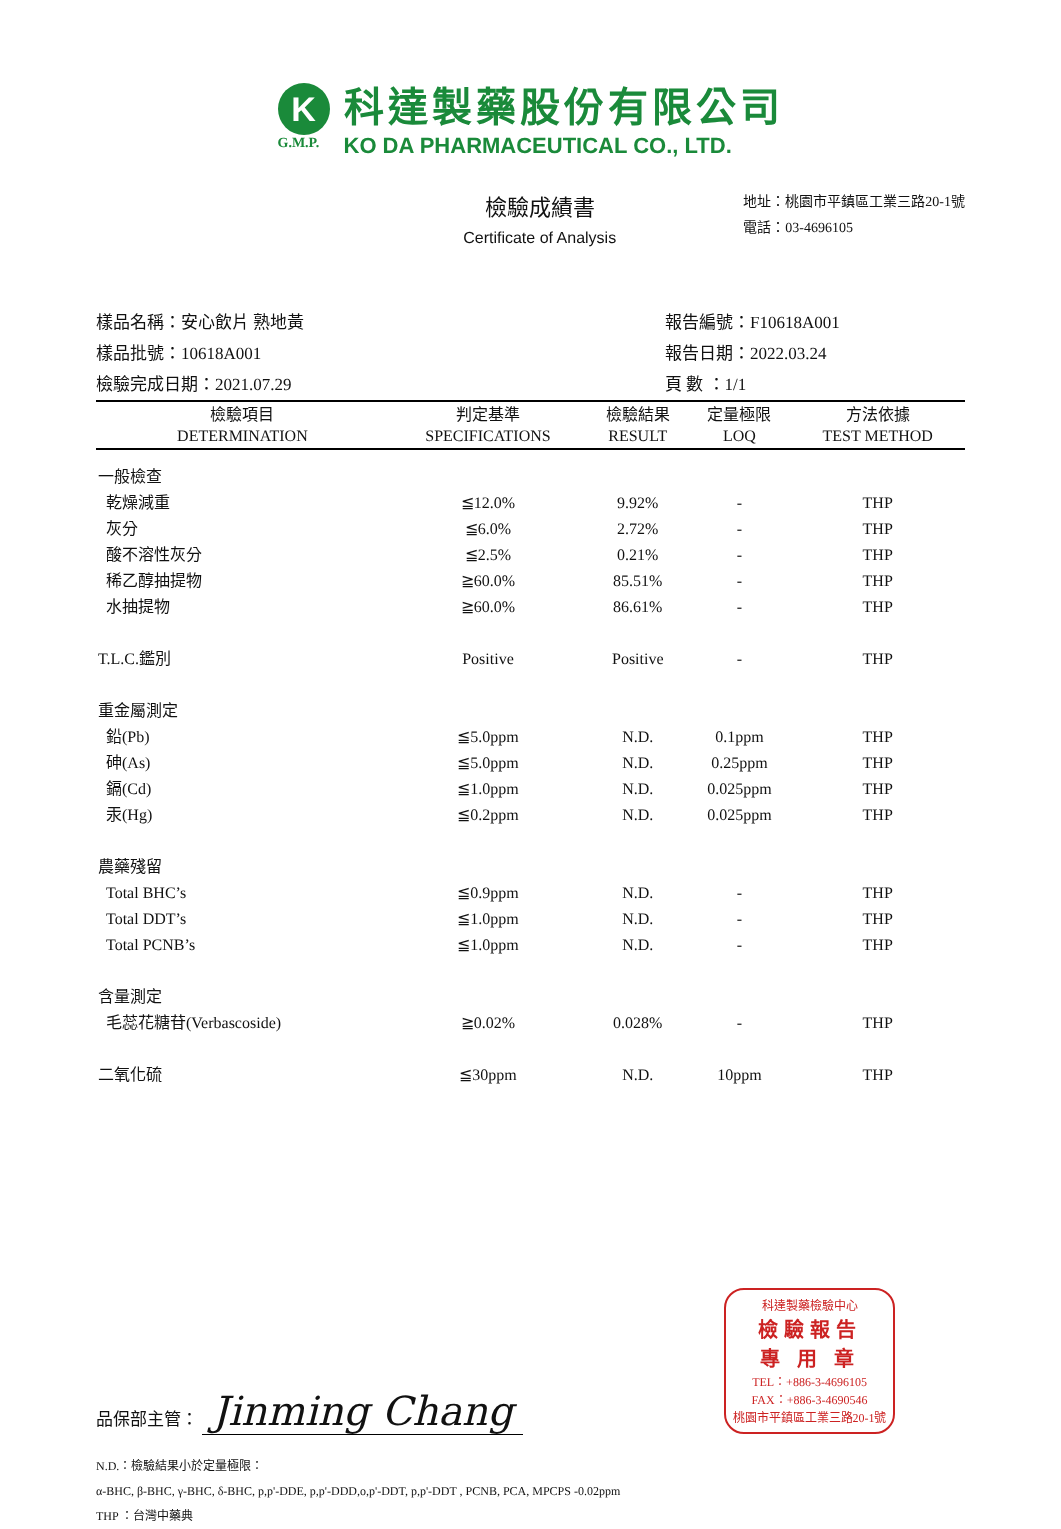K
G.M.P.
科達製藥股份有限公司
KO DA PHARMACEUTICAL CO., LTD.
檢驗成績書
Certificate of Analysis
地址：桃園市平鎮區工業三路20-1號
電話：03-4696105
樣品名稱：安心飲片 熟地黃
樣品批號：10618A001
檢驗完成日期：2021.07.29
報告編號：F10618A001
報告日期：2022.03.24
頁 數 ：1/1
| 檢驗項目 DETERMINATION | 判定基準 SPECIFICATIONS | 檢驗結果 RESULT | 定量極限 LOQ | 方法依據 TEST METHOD |
| --- | --- | --- | --- | --- |
| 一般檢查 | | | | |
| 乾燥減重 | ≦12.0% | 9.92% | - | THP |
| 灰分 | ≦6.0% | 2.72% | - | THP |
| 酸不溶性灰分 | ≦2.5% | 0.21% | - | THP |
| 稀乙醇抽提物 | ≧60.0% | 85.51% | - | THP |
| 水抽提物 | ≧60.0% | 86.61% | - | THP |
| T.L.C.鑑別 | Positive | Positive | - | THP |
| 重金屬測定 | | | | |
| 鉛(Pb) | ≦5.0ppm | N.D. | 0.1ppm | THP |
| 砷(As) | ≦5.0ppm | N.D. | 0.25ppm | THP |
| 鎘(Cd) | ≦1.0ppm | N.D. | 0.025ppm | THP |
| 汞(Hg) | ≦0.2ppm | N.D. | 0.025ppm | THP |
| 農藥殘留 | | | | |
| Total BHC’s | ≦0.9ppm | N.D. | - | THP |
| Total DDT’s | ≦1.0ppm | N.D. | - | THP |
| Total PCNB’s | ≦1.0ppm | N.D. | - | THP |
| 含量測定 | | | | |
| 毛蕊花糖苷(Verbascoside) | ≧0.02% | 0.028% | - | THP |
| 二氧化硫 | ≦30ppm | N.D. | 10ppm | THP |
品保部主管： Jinming Chang
科達製藥檢驗中心
檢驗報告
專 用 章
TEL：+886-3-4696105
FAX：+886-3-4690546
桃園市平鎮區工業三路20-1號
N.D.：檢驗結果小於定量極限：
α-BHC, β-BHC, γ-BHC, δ-BHC, p,p'-DDE, p,p'-DDD,o,p'-DDT, p,p'-DDT , PCNB, PCA, MPCPS -0.02ppm
THP ：台灣中藥典